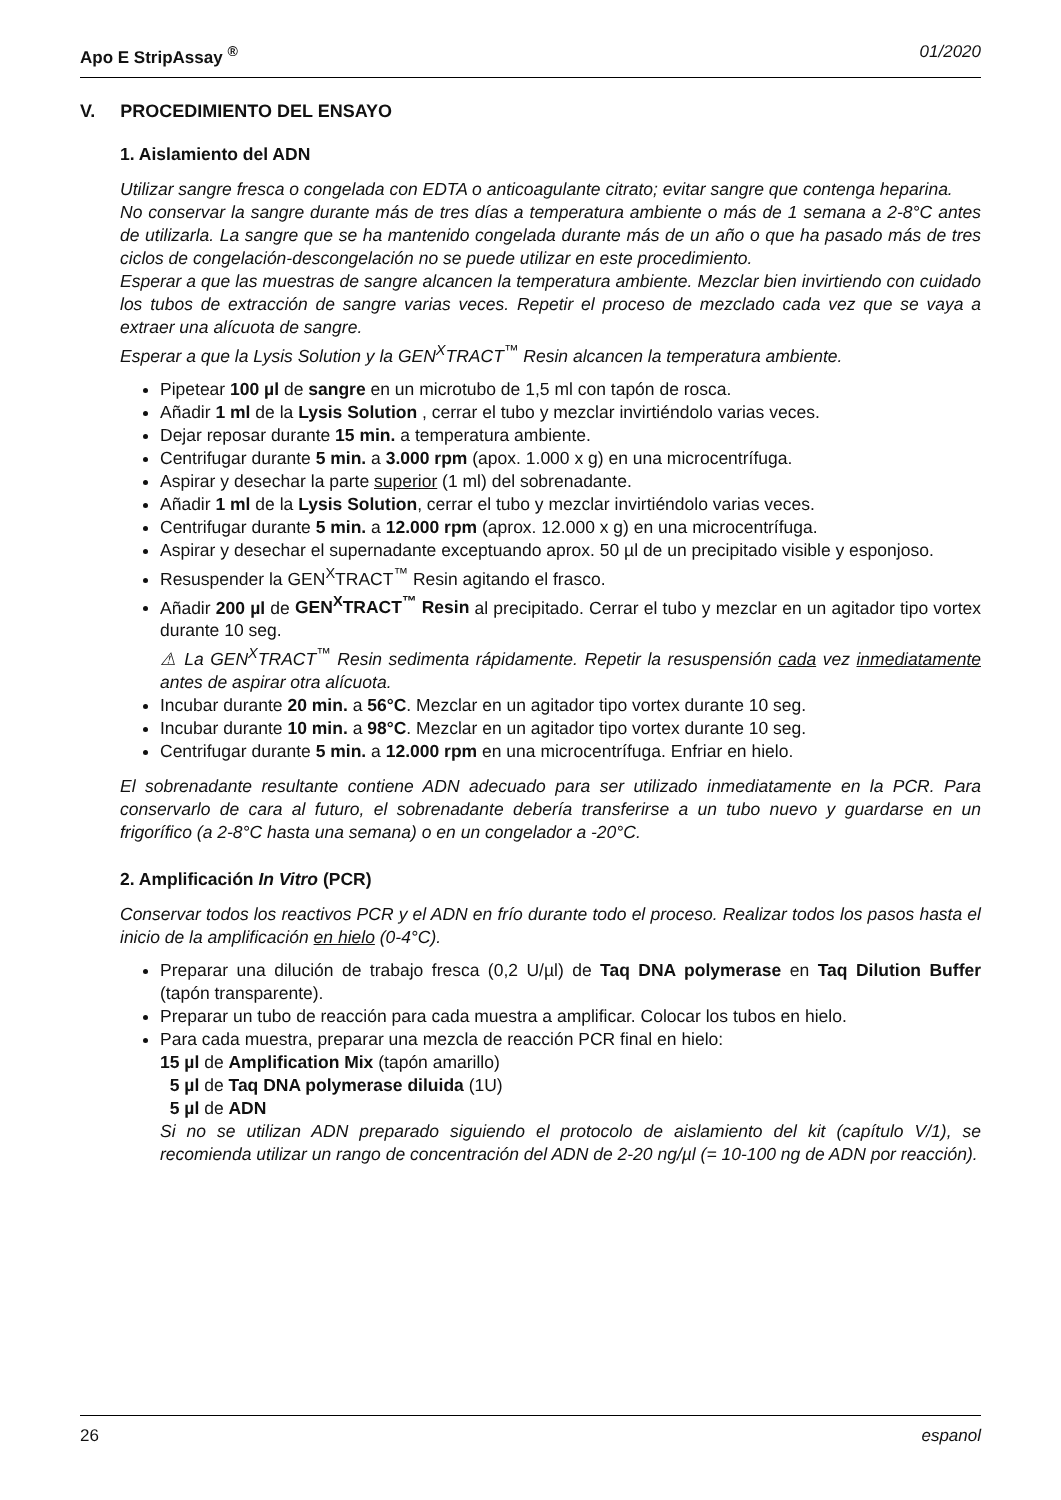Apo E StripAssay <sup>®</sup> 01/2020
V. PROCEDIMIENTO DEL ENSAYO
1. Aislamiento del ADN
Utilizar sangre fresca o congelada con EDTA o anticoagulante citrato; evitar sangre que contenga heparina.
No conservar la sangre durante más de tres días a temperatura ambiente o más de 1 semana a 2-8°C antes de utilizarla. La sangre que se ha mantenido congelada durante más de un año o que ha pasado más de tres ciclos de congelación-descongelación no se puede utilizar en este procedimiento.
Esperar a que las muestras de sangre alcancen la temperatura ambiente. Mezclar bien invirtiendo con cuidado los tubos de extracción de sangre varias veces. Repetir el proceso de mezclado cada vez que se vaya a extraer una alícuota de sangre.
Esperar a que la Lysis Solution y la GEN<sup>X</sup>TRACT<sup>™</sup> Resin alcancen la temperatura ambiente.
Pipetear 100 µl de sangre en un microtubo de 1,5 ml con tapón de rosca.
Añadir 1 ml de la Lysis Solution , cerrar el tubo y mezclar invirtiéndolo varias veces.
Dejar reposar durante 15 min. a temperatura ambiente.
Centrifugar durante 5 min. a 3.000 rpm (apox. 1.000 x g) en una microcentrífuga.
Aspirar y desechar la parte superior (1 ml) del sobrenadante.
Añadir 1 ml de la Lysis Solution, cerrar el tubo y mezclar invirtiéndolo varias veces.
Centrifugar durante 5 min. a 12.000 rpm (aprox. 12.000 x g) en una microcentrífuga.
Aspirar y desechar el supernadante exceptuando aprox. 50 µl de un precipitado visible y esponjoso.
Resuspender la GEN<sup>X</sup>TRACT<sup>™</sup> Resin agitando el frasco.
Añadir 200 µl de GEN<sup>X</sup>TRACT<sup>™</sup> Resin al precipitado. Cerrar el tubo y mezclar en un agitador tipo vortex durante 10 seg.
⚠ La GEN<sup>X</sup>TRACT<sup>™</sup> Resin sedimenta rápidamente. Repetir la resuspensión cada vez inmediatamente antes de aspirar otra alícuota.
Incubar durante 20 min. a 56°C. Mezclar en un agitador tipo vortex durante 10 seg.
Incubar durante 10 min. a 98°C. Mezclar en un agitador tipo vortex durante 10 seg.
Centrifugar durante 5 min. a 12.000 rpm en una microcentrífuga. Enfriar en hielo.
El sobrenadante resultante contiene ADN adecuado para ser utilizado inmediatamente en la PCR. Para conservarlo de cara al futuro, el sobrenadante debería transferirse a un tubo nuevo y guardarse en un frigorífico (a 2-8°C hasta una semana) o en un congelador a -20°C.
2. Amplificación In Vitro (PCR)
Conservar todos los reactivos PCR y el ADN en frío durante todo el proceso. Realizar todos los pasos hasta el inicio de la amplificación en hielo (0-4°C).
Preparar una dilución de trabajo fresca (0,2 U/µl) de Taq DNA polymerase en Taq Dilution Buffer (tapón transparente).
Preparar un tubo de reacción para cada muestra a amplificar. Colocar los tubos en hielo.
Para cada muestra, preparar una mezcla de reacción PCR final en hielo:
15 µl de Amplification Mix (tapón amarillo)
5 µl de Taq DNA polymerase diluida (1U)
5 µl de ADN
Si no se utilizan ADN preparado siguiendo el protocolo de aislamiento del kit (capítulo V/1), se recomienda utilizar un rango de concentración del ADN de 2-20 ng/µl (= 10-100 ng de ADN por reacción).
26 espanol